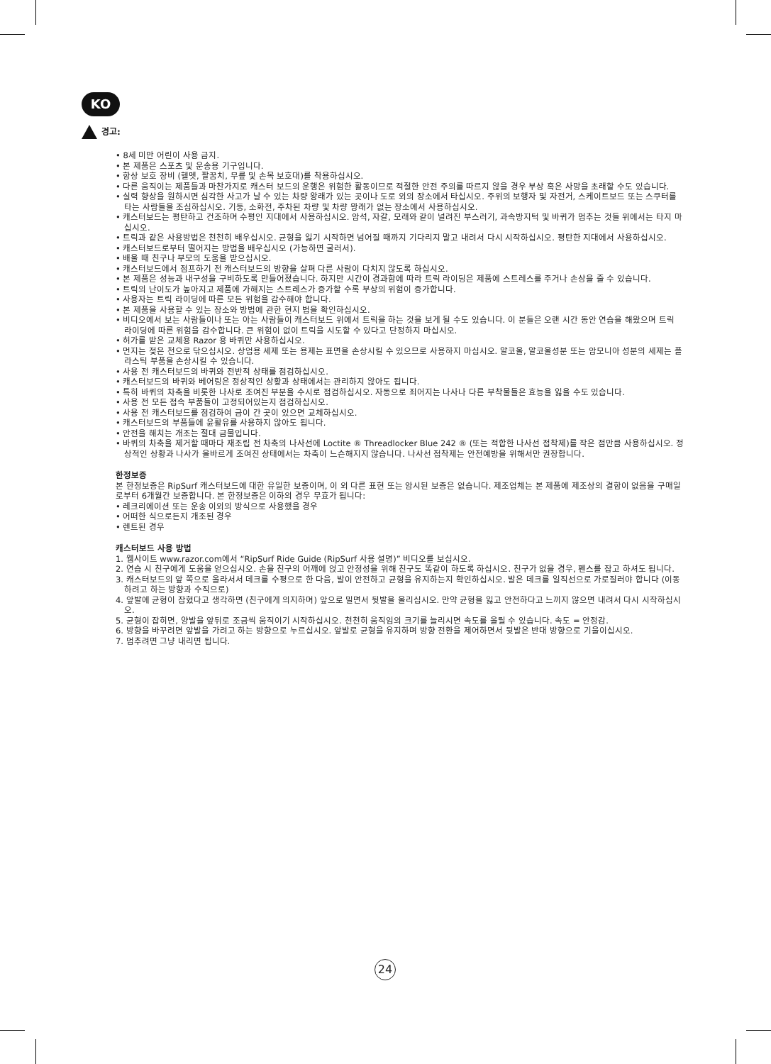KO
경고:
• 8세 미만 어린이 사용 금지.
• 본 제품은 스포츠 및 운송용 기구입니다.
• 항상 보호 장비 (헬멧, 팔꿈치, 무릎 및 손목 보호대)를 착용하십시오.
• 다른 움직이는 제품들과 마찬가지로 캐스터 보드의 운행은 위험한 활동이므로 적절한 안전 주의를 따르지 않을 경우 부상 혹은 사망을 초래할 수도 있습니다.
• 실력 향상을 원하시면 심각한 사고가 날 수 있는 차량 왕래가 있는 곳이나 도로 외의 장소에서 타십시오. 주위의 보행자 및 자전거, 스케이트보드 또는 스쿠터를 타는 사람들을 조심하십시오. 기둥, 소화전, 주차된 차량 및 차량 왕래가 없는 장소에서 사용하십시오.
• 캐스터보드는 평탄하고 건조하며 수평인 지대에서 사용하십시오. 암석, 자갈, 모래와 같이 널려진 부스러기, 과속방지턱 및 바퀴가 멈추는 것들 위에서는 타지 마십시오.
• 트릭과 같은 사용방법은 천천히 배우십시오. 균형을 잃기 시작하면 넘어질 때까지 기다리지 말고 내려서 다시 시작하십시오. 평탄한 지대에서 사용하십시오.
• 캐스터보드로부터 떨어지는 방법을 배우십시오 (가능하면 굴러서).
• 배울 때 친구나 부모의 도움을 받으십시오.
• 캐스터보드에서 점프하기 전 캐스터보드의 방향을 살펴 다른 사람이 다치지 않도록 하십시오.
• 본 제품은 성능과 내구성을 구비하도록 만들어졌습니다. 하지만 시간이 경과함에 따라 트릭 라이딩은 제품에 스트레스를 주거나 손상을 줄 수 있습니다.
• 트릭의 난이도가 높아지고 제품에 가해지는 스트레스가 증가할 수록 부상의 위험이 증가합니다.
• 사용자는 트릭 라이딩에 따른 모든 위험을 감수해야 합니다.
• 본 제품을 사용할 수 있는 장소와 방법에 관한 현지 법을 확인하십시오.
• 비디오에서 보는 사람들이나 또는 아는 사람들이 캐스터보드 위에서 트릭을 하는 것을 보게 될 수도 있습니다. 이 분들은 오랜 시간 동안 연습을 해왔으며 트릭 라이딩에 따른 위험을 감수합니다. 큰 위험이 없이 트릭을 시도할 수 있다고 단정하지 마십시오.
• 허가를 받은 교체용 Razor 용 바퀴만 사용하십시오.
• 먼지는 젖은 천으로 닦으십시오. 상업용 세제 또는 용제는 표면을 손상시킬 수 있으므로 사용하지 마십시오. 알코올, 알코올성분 또는 암모니아 성분의 세제는 플라스틱 부품을 손상시킬 수 있습니다.
• 사용 전 캐스터보드의 바퀴와 전반적 상태를 점검하십시오.
• 캐스터보드의 바퀴와 베어링은 정상적인 상황과 상태에서는 관리하지 않아도 됩니다.
• 특히 바퀴의 차축을 비롯한 나사로 조여진 부분을 수시로 점검하십시오. 자동으로 죄어지는 나사나 다른 부착물들은 효능을 잃을 수도 있습니다.
• 사용 전 모든 접속 부품들이 고정되어있는지 점검하십시오.
• 사용 전 캐스터보드를 점검하여 금이 간 곳이 있으면 교체하십시오.
• 캐스터보드의 부품들에 윤활유를 사용하지 않아도 됩니다.
• 안전을 해치는 개조는 절대 금물입니다.
• 바퀴의 차축을 제거할 때마다 재조립 전 차축의 나사선에 Loctite ® Threadlocker Blue 242 ® (또는 적합한 나사선 접착제)를 작은 점만큼 사용하십시오. 정상적인 상황과 나사가 올바르게 조여진 상태에서는 차축이 느슨해지지 않습니다. 나사선 접착제는 안전예방을 위해서만 권장합니다.
한정보증
본 한정보증은 RipSurf 캐스터보드에 대한 유일한 보증이며, 이 외 다른 표현 또는 암시된 보증은 없습니다. 제조업체는 본 제품에 제조상의 결함이 없음을 구매일로부터 6개월간 보증합니다. 본 한정보증은 이하의 경우 무효가 됩니다:
• 레크리에이션 또는 운송 이외의 방식으로 사용했을 경우
• 어떠한 식으로든지 개조된 경우
• 렌트된 경우
캐스터보드 사용 방법
1. 웹사이트 www.razor.com에서 “RipSurf Ride Guide (RipSurf 사용 설명)” 비디오를 보십시오.
2. 연습 시 친구에게 도움을 얻으십시오. 손을 친구의 어깨에 얹고 안정성을 위해 친구도 똑같이 하도록 하십시오. 친구가 없을 경우, 펜스를 잡고 하셔도 됩니다.
3. 캐스터보드의 앞 쪽으로 올라서서 데크를 수평으로 한 다음, 발이 안전하고 균형을 유지하는지 확인하십시오. 발은 데크를 일직선으로 가로질러야 합니다 (이동하려고 하는 방향과 수직으로)
4. 앞발에 균형이 잡혔다고 생각하면 (친구에게 의지하며) 앞으로 밀면서 뒷발을 올리십시오. 만약 균형을 잃고 안전하다고 느끼지 않으면 내려서 다시 시작하십시오.
5. 균형이 잡히면, 양발을 앞뒤로 조금씩 움직이기 시작하십시오. 천천히 움직임의 크기를 늘리시면 속도를 올릴 수 있습니다. 속도 = 안정감.
6. 방향을 바꾸려면 앞발을 가려고 하는 방향으로 누르십시오. 앞발로 균형을 유지하며 방향 전환을 제어하면서 뒷발은 반대 방향으로 기울이십시오.
7. 멈추려면 그냥 내리면 됩니다.
24